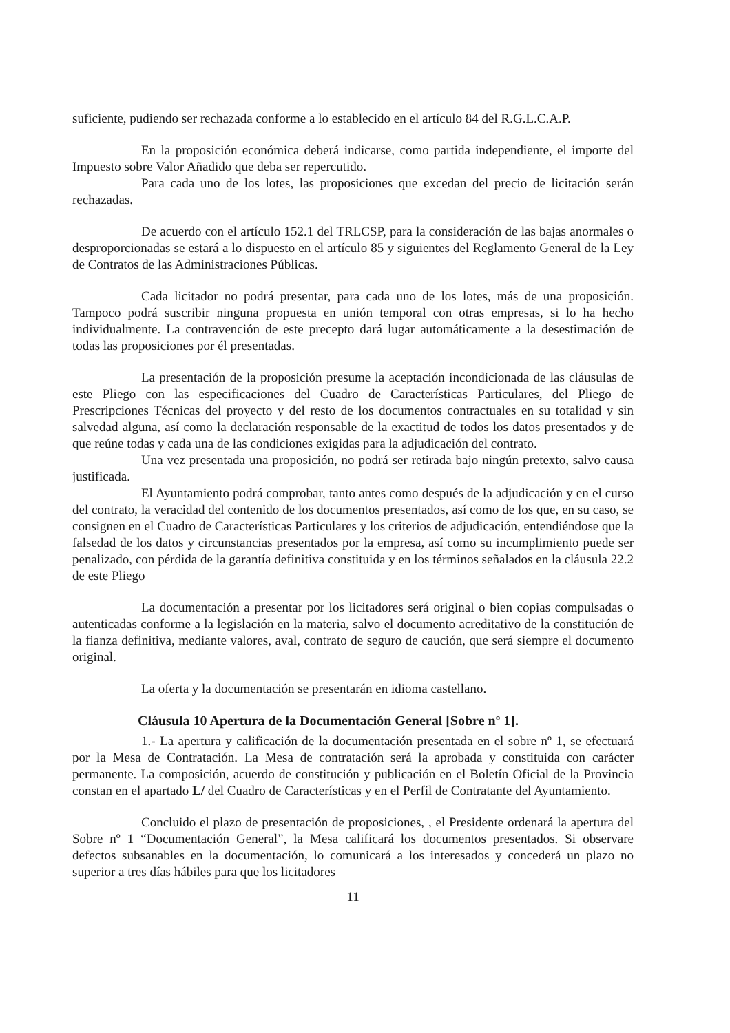suficiente, pudiendo ser rechazada conforme a lo establecido en el artículo 84 del R.G.L.C.A.P.
En la proposición económica deberá indicarse, como partida independiente, el importe del Impuesto sobre Valor Añadido que deba ser repercutido.
Para cada uno de los lotes, las proposiciones que excedan del precio de licitación serán rechazadas.
De acuerdo con el artículo 152.1 del TRLCSP, para la consideración de las bajas anormales o desproporcionadas se estará a lo dispuesto en el artículo 85 y siguientes del Reglamento General de la Ley de Contratos de las Administraciones Públicas.
Cada licitador no podrá presentar, para cada uno de los lotes, más de una proposición. Tampoco podrá suscribir ninguna propuesta en unión temporal con otras empresas, si lo ha hecho individualmente. La contravención de este precepto dará lugar automáticamente a la desestimación de todas las proposiciones por él presentadas.
La presentación de la proposición presume la aceptación incondicionada de las cláusulas de este Pliego con las especificaciones del Cuadro de Características Particulares, del Pliego de Prescripciones Técnicas del proyecto y del resto de los documentos contractuales en su totalidad y sin salvedad alguna, así como la declaración responsable de la exactitud de todos los datos presentados y de que reúne todas y cada una de las condiciones exigidas para la adjudicación del contrato.
Una vez presentada una proposición, no podrá ser retirada bajo ningún pretexto, salvo causa justificada.
El Ayuntamiento podrá comprobar, tanto antes como después de la adjudicación y en el curso del contrato, la veracidad del contenido de los documentos presentados, así como de los que, en su caso, se consignen en el Cuadro de Características Particulares y los criterios de adjudicación, entendiéndose que la falsedad de los datos y circunstancias presentados por la empresa, así como su incumplimiento puede ser penalizado, con pérdida de la garantía definitiva constituida y en los términos señalados en la cláusula 22.2 de este Pliego
La documentación a presentar por los licitadores será original o bien copias compulsadas o autenticadas conforme a la legislación en la materia, salvo el documento acreditativo de la constitución de la fianza definitiva, mediante valores, aval, contrato de seguro de caución, que será siempre el documento original.
La oferta y la documentación se presentarán en idioma castellano.
Cláusula 10 Apertura de la Documentación General [Sobre nº 1].
1.- La apertura y calificación de la documentación presentada en el sobre nº 1, se efectuará por la Mesa de Contratación. La Mesa de contratación será la aprobada y constituida con carácter permanente. La composición, acuerdo de constitución y publicación en el Boletín Oficial de la Provincia constan en el apartado L/ del Cuadro de Características y en el Perfil de Contratante del Ayuntamiento.
Concluido el plazo de presentación de proposiciones, , el Presidente ordenará la apertura del Sobre nº 1 “Documentación General”, la Mesa calificará los documentos presentados. Si observare defectos subsanables en la documentación, lo comunicará a los interesados y concederá un plazo no superior a tres días hábiles para que los licitadores
11